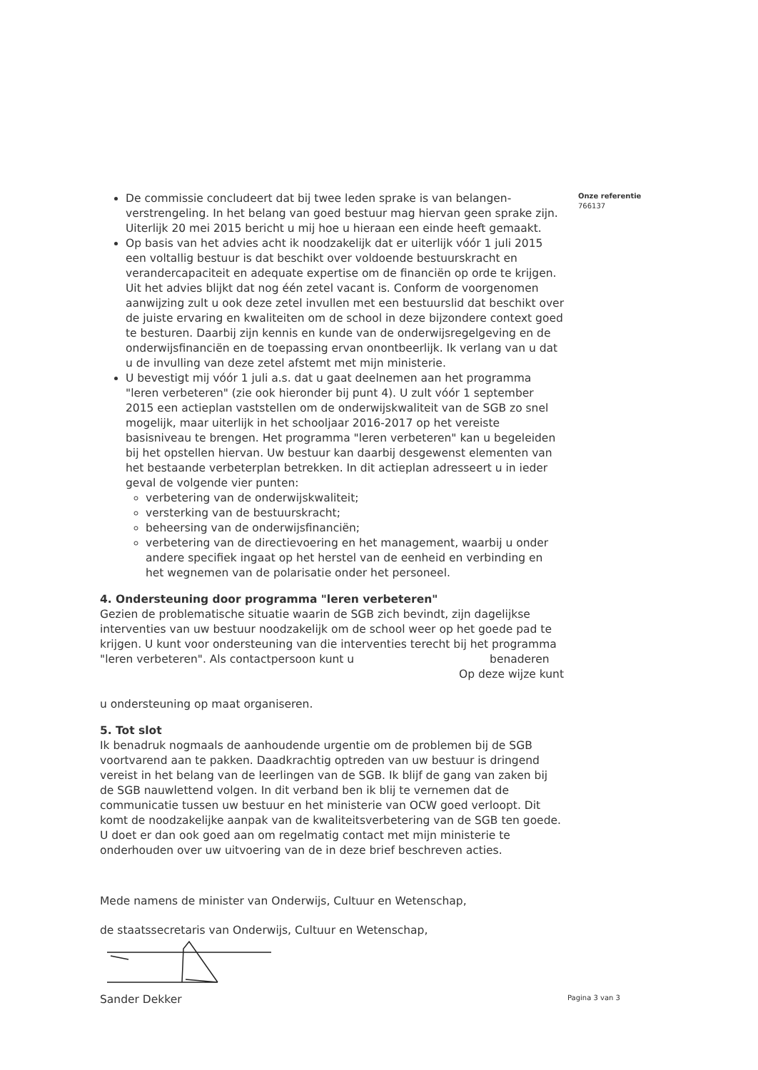Onze referentie
766137
De commissie concludeert dat bij twee leden sprake is van belangen-verstrengeling. In het belang van goed bestuur mag hiervan geen sprake zijn. Uiterlijk 20 mei 2015 bericht u mij hoe u hieraan een einde heeft gemaakt.
Op basis van het advies acht ik noodzakelijk dat er uiterlijk vóór 1 juli 2015 een voltallig bestuur is dat beschikt over voldoende bestuurskracht en verandercapaciteit en adequate expertise om de financiën op orde te krijgen. Uit het advies blijkt dat nog één zetel vacant is. Conform de voorgenomen aanwijzing zult u ook deze zetel invullen met een bestuurslid dat beschikt over de juiste ervaring en kwaliteiten om de school in deze bijzondere context goed te besturen. Daarbij zijn kennis en kunde van de onderwijsregelgeving en de onderwijsfinanciën en de toepassing ervan onontbeerlijk. Ik verlang van u dat u de invulling van deze zetel afstemt met mijn ministerie.
U bevestigt mij vóór 1 juli a.s. dat u gaat deelnemen aan het programma "leren verbeteren" (zie ook hieronder bij punt 4). U zult vóór 1 september 2015 een actieplan vaststellen om de onderwijskwaliteit van de SGB zo snel mogelijk, maar uiterlijk in het schooljaar 2016-2017 op het vereiste basisniveau te brengen. Het programma "leren verbeteren" kan u begeleiden bij het opstellen hiervan. Uw bestuur kan daarbij desgewenst elementen van het bestaande verbeterplan betrekken. In dit actieplan adresseert u in ieder geval de volgende vier punten:
verbetering van de onderwijskwaliteit;
versterking van de bestuurskracht;
beheersing van de onderwijsfinanciën;
verbetering van de directievoering en het management, waarbij u onder andere specifiek ingaat op het herstel van de eenheid en verbinding en het wegnemen van de polarisatie onder het personeel.
4. Ondersteuning door programma "leren verbeteren"
Gezien de problematische situatie waarin de SGB zich bevindt, zijn dagelijkse interventies van uw bestuur noodzakelijk om de school weer op het goede pad te krijgen. U kunt voor ondersteuning van die interventies terecht bij het programma "leren verbeteren". Als contactpersoon kunt u benaderen
Op deze wijze kunt
u ondersteuning op maat organiseren.
5. Tot slot
Ik benadruk nogmaals de aanhoudende urgentie om de problemen bij de SGB voortvarend aan te pakken. Daadkrachtig optreden van uw bestuur is dringend vereist in het belang van de leerlingen van de SGB. Ik blijf de gang van zaken bij de SGB nauwlettend volgen. In dit verband ben ik blij te vernemen dat de communicatie tussen uw bestuur en het ministerie van OCW goed verloopt. Dit komt de noodzakelijke aanpak van de kwaliteitsverbetering van de SGB ten goede. U doet er dan ook goed aan om regelmatig contact met mijn ministerie te onderhouden over uw uitvoering van de in deze brief beschreven acties.
Mede namens de minister van Onderwijs, Cultuur en Wetenschap,
de staatssecretaris van Onderwijs, Cultuur en Wetenschap,
Sander Dekker
Pagina 3 van 3